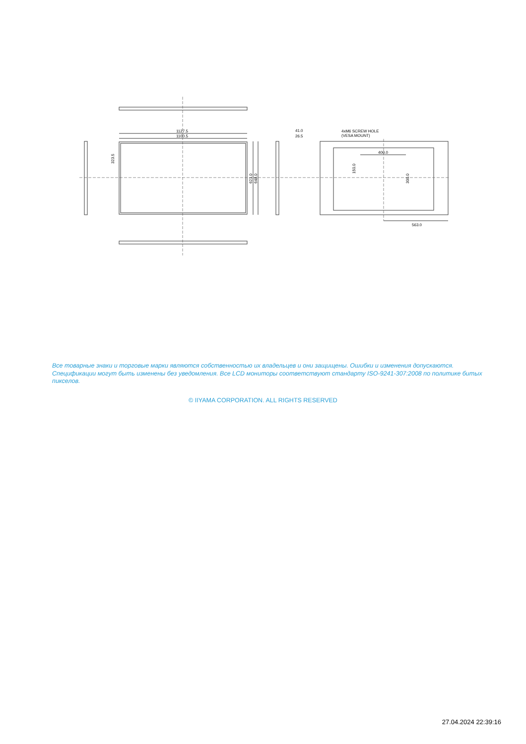1127.5
1100.5
41.0
26.5
4xM6 SCREW HOLE
(VESA MOUNT)
400.0
563.0
323.5
621.0
648.0
150.0
300.0
Все товарные знаки и торговые марки являются собственностью их владельцев и они защищены. Ошибки и изменения допускаются. Спецификации могут быть изменены без уведомления. Все LCD мониторы соответствуют стандарту ISO-9241-307:2008 по политике битых пикселов.
© IIYAMA CORPORATION. ALL RIGHTS RESERVED
27.04.2024 22:39:16